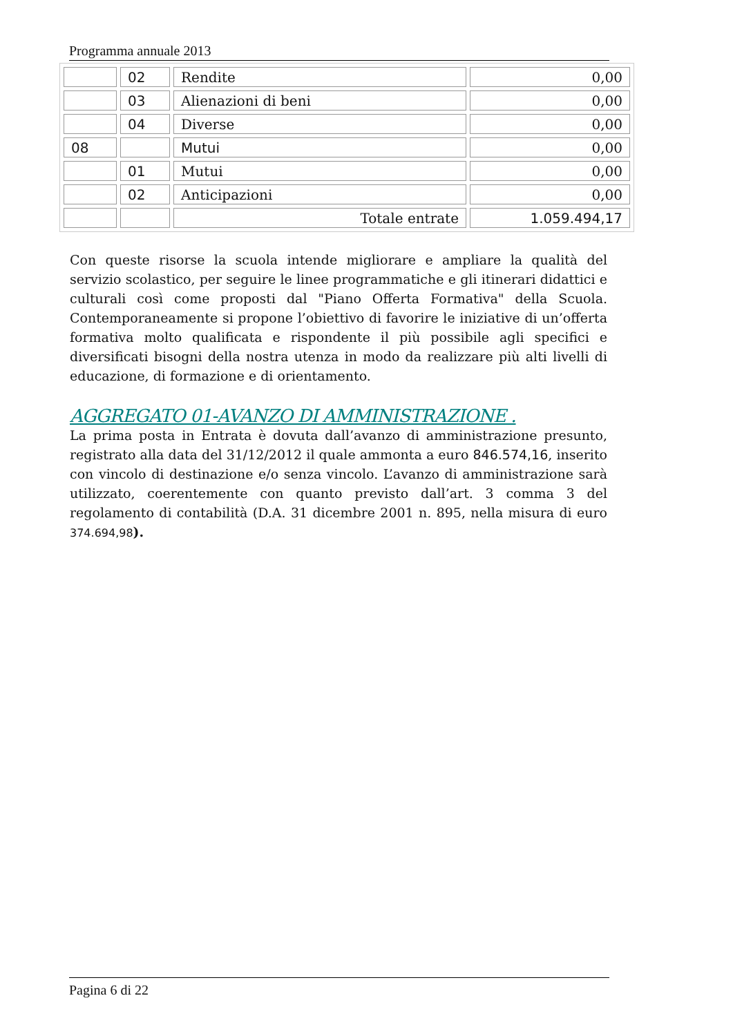Programma annuale 2013
| | 02 | Rendite | 0,00 |
| | 03 | Alienazioni di beni | 0,00 |
| | 04 | Diverse | 0,00 |
| 08 | | Mutui | 0,00 |
| | 01 | Mutui | 0,00 |
| | 02 | Anticipazioni | 0,00 |
| | | Totale entrate | 1.059.494,17 |
Con queste risorse la scuola intende migliorare e ampliare la qualità del servizio scolastico, per seguire le linee programmatiche e gli itinerari didattici e culturali così come proposti dal "Piano Offerta Formativa" della Scuola. Contemporaneamente si propone l’obiettivo di favorire le iniziative di un’offerta formativa molto qualificata e rispondente il più possibile agli specifici e diversificati bisogni della nostra utenza in modo da realizzare più alti livelli di educazione, di formazione e di orientamento.
AGGREGATO 01-AVANZO DI AMMINISTRAZIONE .
La prima posta in Entrata è dovuta dall’avanzo di amministrazione presunto, registrato alla data del 31/12/2012 il quale ammonta a euro 846.574,16, inserito con vincolo di destinazione e/o senza vincolo. L’avanzo di amministrazione sarà utilizzato, coerentemente con quanto previsto dall’art. 3 comma 3 del regolamento di contabilità (D.A. 31 dicembre 2001 n. 895, nella misura di euro 374.694,98).
Pagina 6 di 22